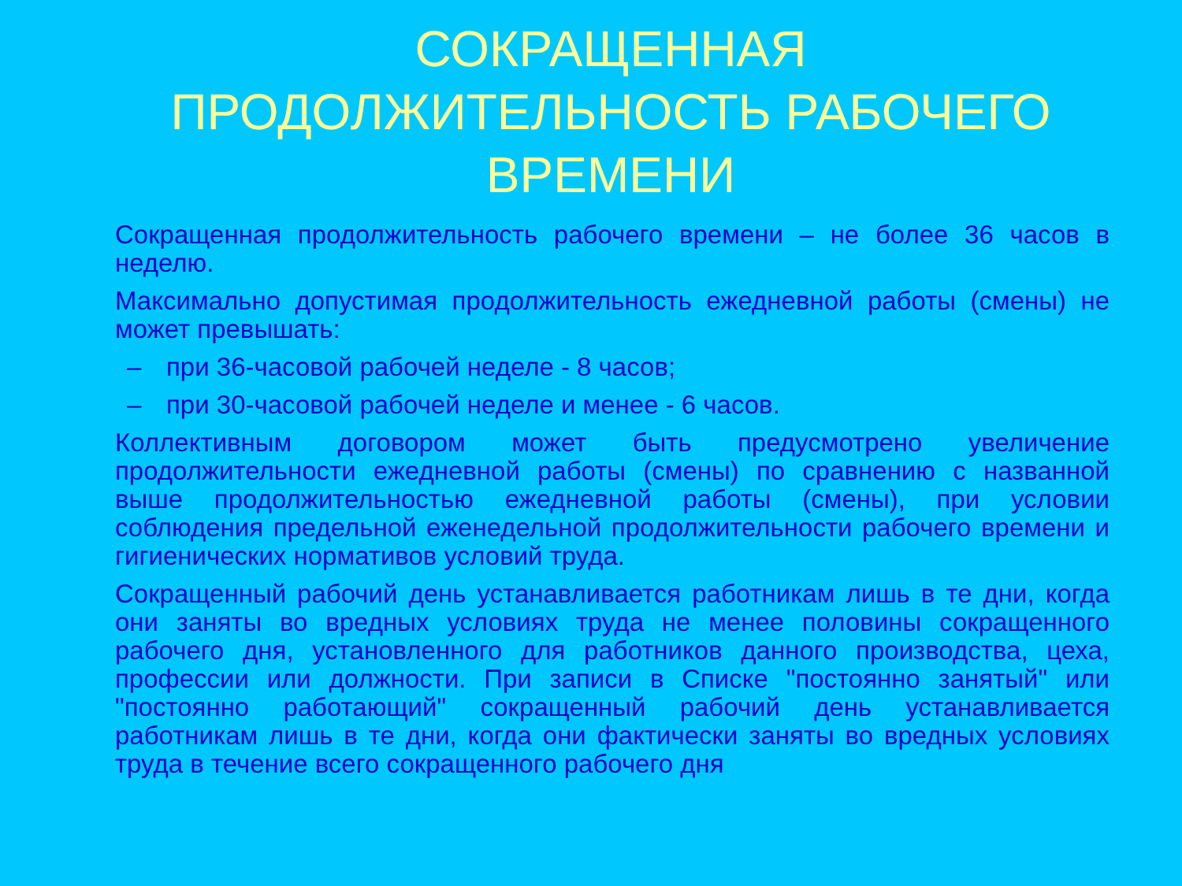СОКРАЩЕННАЯ
ПРОДОЛЖИТЕЛЬНОСТЬ РАБОЧЕГО
ВРЕМЕНИ
Сокращенная продолжительность рабочего времени – не более 36 часов в неделю.
Максимально допустимая продолжительность ежедневной работы (смены) не может превышать:
– при 36-часовой рабочей неделе - 8 часов;
– при 30-часовой рабочей неделе и менее - 6 часов.
Коллективным договором может быть предусмотрено увеличение продолжительности ежедневной работы (смены) по сравнению с названной выше продолжительностью ежедневной работы (смены), при условии соблюдения предельной еженедельной продолжительности рабочего времени и гигиенических нормативов условий труда.
Сокращенный рабочий день устанавливается работникам лишь в те дни, когда они заняты во вредных условиях труда не менее половины сокращенного рабочего дня, установленного для работников данного производства, цеха, профессии или должности. При записи в Списке "постоянно занятый" или "постоянно работающий" сокращенный рабочий день устанавливается работникам лишь в те дни, когда они фактически заняты во вредных условиях труда в течение всего сокращенного рабочего дня